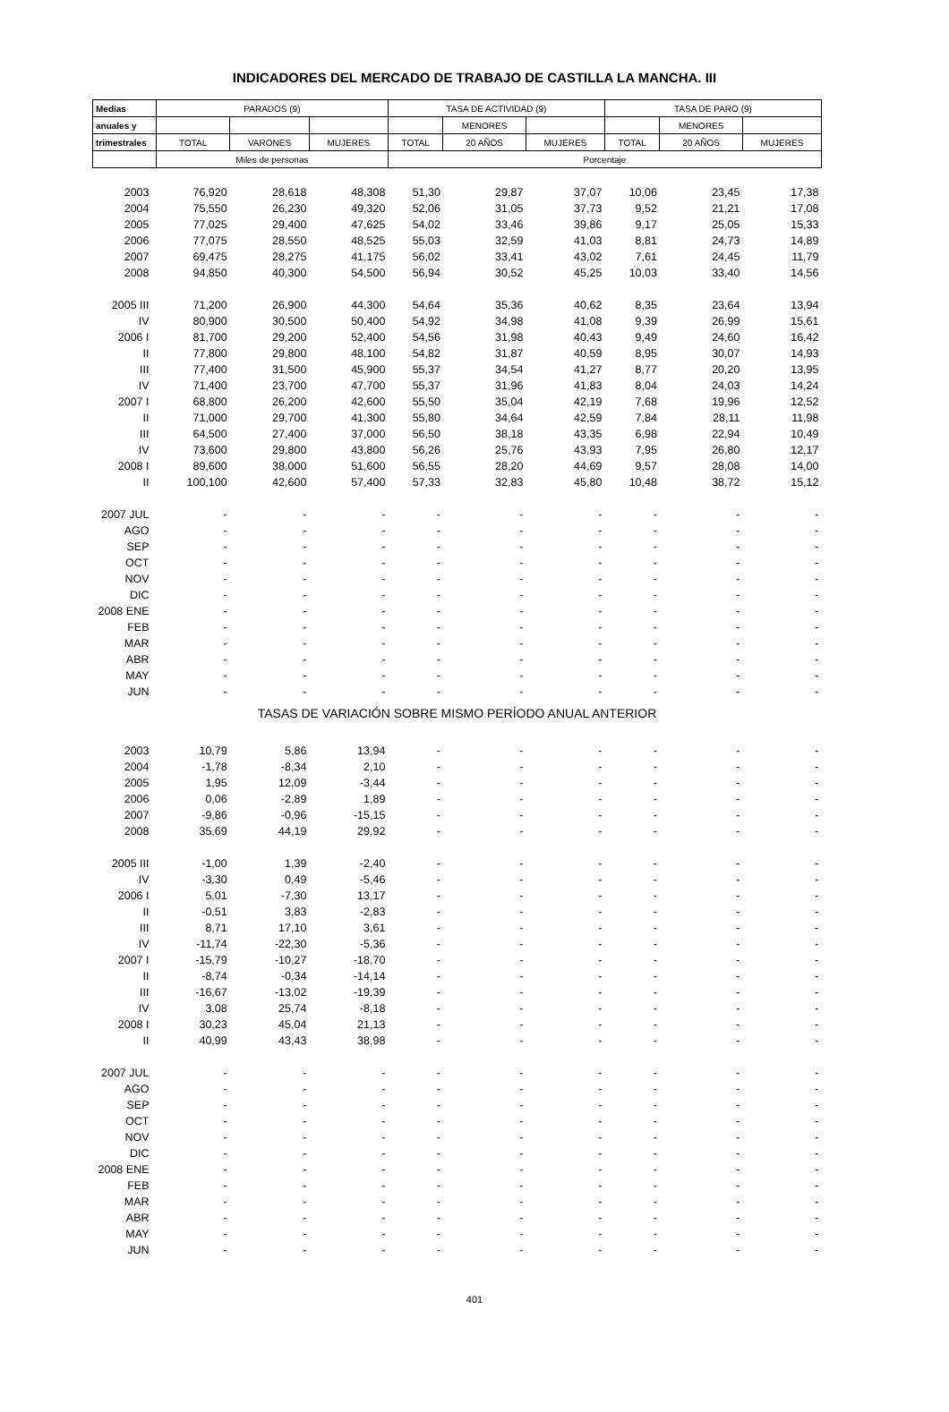INDICADORES DEL MERCADO DE TRABAJO DE CASTILLA LA MANCHA. III
| Medias | PARADOS (9) | | | TASA DE ACTIVIDAD (9) | | | TASA DE PARO (9) | | |
| --- | --- | --- | --- | --- | --- | --- | --- | --- | --- |
| anuales y | | | | | MENORES | | | MENORES | |
| trimestrales | TOTAL | VARONES | MUJERES | TOTAL | 20 AÑOS | MUJERES | TOTAL | 20 AÑOS | MUJERES |
| | Miles de personas | | | Porcentaje | | | | | |
| 2003 | 76,920 | 28,618 | 48,308 | 51,30 | 29,87 | 37,07 | 10,06 | 23,45 | 17,38 |
| 2004 | 75,550 | 26,230 | 49,320 | 52,06 | 31,05 | 37,73 | 9,52 | 21,21 | 17,08 |
| 2005 | 77,025 | 29,400 | 47,625 | 54,02 | 33,46 | 39,86 | 9,17 | 25,05 | 15,33 |
| 2006 | 77,075 | 28,550 | 48,525 | 55,03 | 32,59 | 41,03 | 8,81 | 24,73 | 14,89 |
| 2007 | 69,475 | 28,275 | 41,175 | 56,02 | 33,41 | 43,02 | 7,61 | 24,45 | 11,79 |
| 2008 | 94,850 | 40,300 | 54,500 | 56,94 | 30,52 | 45,25 | 10,03 | 33,40 | 14,56 |
| 2005 III | 71,200 | 26,900 | 44,300 | 54,64 | 35,36 | 40,62 | 8,35 | 23,64 | 13,94 |
| IV | 80,900 | 30,500 | 50,400 | 54,92 | 34,98 | 41,08 | 9,39 | 26,99 | 15,61 |
| 2006 I | 81,700 | 29,200 | 52,400 | 54,56 | 31,98 | 40,43 | 9,49 | 24,60 | 16,42 |
| II | 77,800 | 29,800 | 48,100 | 54,82 | 31,87 | 40,59 | 8,95 | 30,07 | 14,93 |
| III | 77,400 | 31,500 | 45,900 | 55,37 | 34,54 | 41,27 | 8,77 | 20,20 | 13,95 |
| IV | 71,400 | 23,700 | 47,700 | 55,37 | 31,96 | 41,83 | 8,04 | 24,03 | 14,24 |
| 2007 I | 68,800 | 26,200 | 42,600 | 55,50 | 35,04 | 42,19 | 7,68 | 19,96 | 12,52 |
| II | 71,000 | 29,700 | 41,300 | 55,80 | 34,64 | 42,59 | 7,84 | 28,11 | 11,98 |
| III | 64,500 | 27,400 | 37,000 | 56,50 | 38,18 | 43,35 | 6,98 | 22,94 | 10,49 |
| IV | 73,600 | 29,800 | 43,800 | 56,26 | 25,76 | 43,93 | 7,95 | 26,80 | 12,17 |
| 2008 I | 89,600 | 38,000 | 51,600 | 56,55 | 28,20 | 44,69 | 9,57 | 28,08 | 14,00 |
| II | 100,100 | 42,600 | 57,400 | 57,33 | 32,83 | 45,80 | 10,48 | 38,72 | 15,12 |
| 2007 JUL | - | - | - | - | - | - | - | - | - |
| AGO | - | - | - | - | - | - | - | - | - |
| SEP | - | - | - | - | - | - | - | - | - |
| OCT | - | - | - | - | - | - | - | - | - |
| NOV | - | - | - | - | - | - | - | - | - |
| DIC | - | - | - | - | - | - | - | - | - |
| 2008 ENE | - | - | - | - | - | - | - | - | - |
| FEB | - | - | - | - | - | - | - | - | - |
| MAR | - | - | - | - | - | - | - | - | - |
| ABR | - | - | - | - | - | - | - | - | - |
| MAY | - | - | - | - | - | - | - | - | - |
| JUN | - | - | - | - | - | - | - | - | - |
| TASAS DE VARIACIÓN SOBRE MISMO PERÍODO ANUAL ANTERIOR | | | | | | | | | |
| 2003 | 10,79 | 5,86 | 13,94 | - | - | - | - | - | - |
| 2004 | -1,78 | -8,34 | 2,10 | - | - | - | - | - | - |
| 2005 | 1,95 | 12,09 | -3,44 | - | - | - | - | - | - |
| 2006 | 0,06 | -2,89 | 1,89 | - | - | - | - | - | - |
| 2007 | -9,86 | -0,96 | -15,15 | - | - | - | - | - | - |
| 2008 | 35,69 | 44,19 | 29,92 | - | - | - | - | - | - |
| 2005 III | -1,00 | 1,39 | -2,40 | - | - | - | - | - | - |
| IV | -3,30 | 0,49 | -5,46 | - | - | - | - | - | - |
| 2006 I | 5,01 | -7,30 | 13,17 | - | - | - | - | - | - |
| II | -0,51 | 3,83 | -2,83 | - | - | - | - | - | - |
| III | 8,71 | 17,10 | 3,61 | - | - | - | - | - | - |
| IV | -11,74 | -22,30 | -5,36 | - | - | - | - | - | - |
| 2007 I | -15,79 | -10,27 | -18,70 | - | - | - | - | - | - |
| II | -8,74 | -0,34 | -14,14 | - | - | - | - | - | - |
| III | -16,67 | -13,02 | -19,39 | - | - | - | - | - | - |
| IV | 3,08 | 25,74 | -8,18 | - | - | - | - | - | - |
| 2008 I | 30,23 | 45,04 | 21,13 | - | - | - | - | - | - |
| II | 40,99 | 43,43 | 38,98 | - | - | - | - | - | - |
| 2007 JUL | - | - | - | - | - | - | - | - | - |
| AGO | - | - | - | - | - | - | - | - | - |
| SEP | - | - | - | - | - | - | - | - | - |
| OCT | - | - | - | - | - | - | - | - | - |
| NOV | - | - | - | - | - | - | - | - | - |
| DIC | - | - | - | - | - | - | - | - | - |
| 2008 ENE | - | - | - | - | - | - | - | - | - |
| FEB | - | - | - | - | - | - | - | - | - |
| MAR | - | - | - | - | - | - | - | - | - |
| ABR | - | - | - | - | - | - | - | - | - |
| MAY | - | - | - | - | - | - | - | - | - |
| JUN | - | - | - | - | - | - | - | - | - |
401